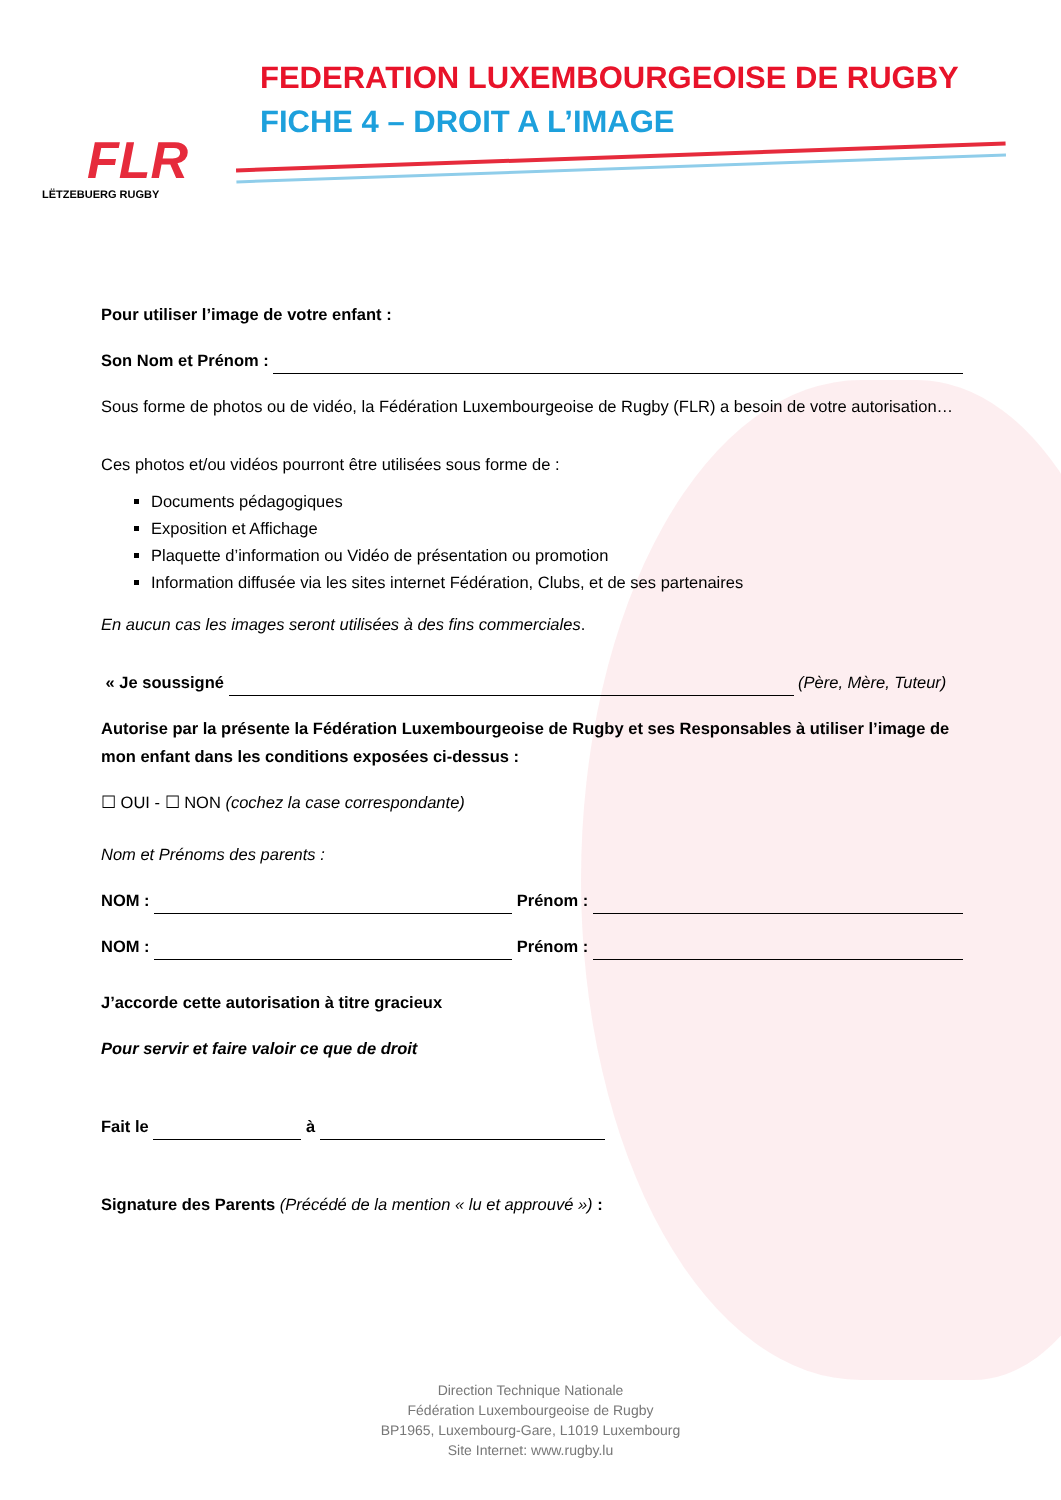FLR
LËTZEBUERG RUGBY
FEDERATION LUXEMBOURGEOISE DE RUGBY
FICHE 4 – DROIT A L’IMAGE
Pour utiliser l’image de votre enfant :
Son Nom et Prénom :
Sous forme de photos ou de vidéo, la Fédération Luxembourgeoise de Rugby (FLR) a besoin de votre autorisation…
Ces photos et/ou vidéos pourront être utilisées sous forme de :
Documents pédagogiques
Exposition et Affichage
Plaquette d’information ou Vidéo de présentation ou promotion
Information diffusée via les sites internet Fédération, Clubs, et de ses partenaires
En aucun cas les images seront utilisées à des fins commerciales.
« Je soussigné (Père, Mère, Tuteur)
Autorise par la présente la Fédération Luxembourgeoise de Rugby et ses Responsables à utiliser l’image de mon enfant dans les conditions exposées ci-dessus :
☐ OUI - ☐ NON (cochez la case correspondante)
Nom et Prénoms des parents :
NOM : Prénom :
NOM : Prénom :
J’accorde cette autorisation à titre gracieux
Pour servir et faire valoir ce que de droit
Fait le à
Signature des Parents (Précédé de la mention « lu et approuvé ») :
Direction Technique Nationale
Fédération Luxembourgeoise de Rugby
BP1965, Luxembourg-Gare, L1019 Luxembourg
Site Internet: www.rugby.lu